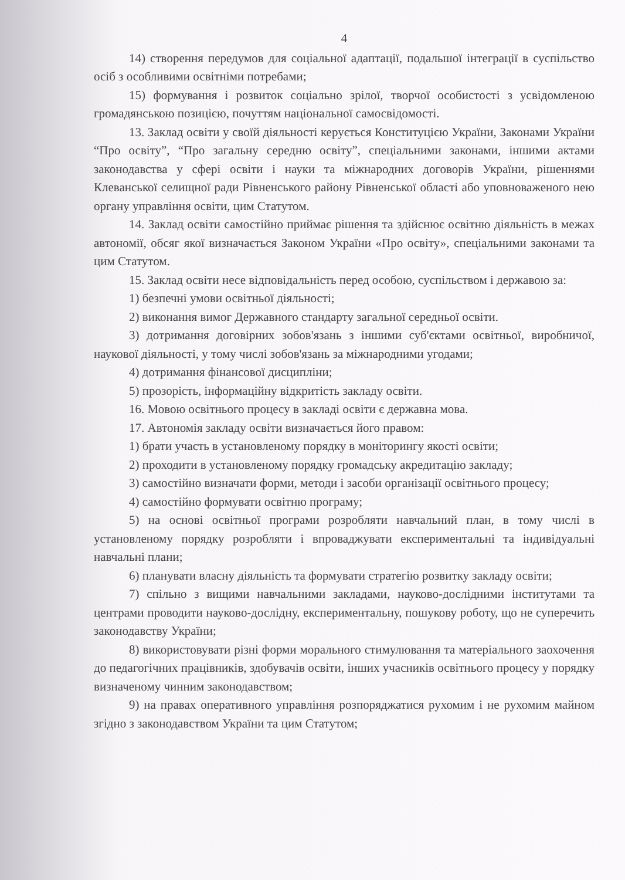4
14) створення передумов для соціальної адаптації, подальшої інтеграції в суспільство осіб з особливими освітніми потребами;
15) формування і розвиток соціально зрілої, творчої особистості з усвідомленою громадянською позицією, почуттям національної самосвідомості.
13. Заклад освіти у своїй діяльності керується Конституцією України, Законами України “Про освіту”, “Про загальну середню освіту”, спеціальними законами, іншими актами законодавства у сфері освіти і науки та міжнародних договорів України, рішеннями Клеванської селищної ради Рівненського району Рівненської області або уповноваженого нею органу управління освіти, цим Статутом.
14. Заклад освіти самостійно приймає рішення та здійснює освітню діяльність в межах автономії, обсяг якої визначається Законом України «Про освіту», спеціальними законами та цим Статутом.
15. Заклад освіти несе відповідальність перед особою, суспільством і державою за:
1) безпечні умови освітньої діяльності;
2) виконання вимог Державного стандарту загальної середньої освіти.
3) дотримання договірних зобов'язань з іншими суб'єктами освітньої, виробничої, наукової діяльності, у тому числі зобов'язань за міжнародними угодами;
4) дотримання фінансової дисципліни;
5) прозорість, інформаційну відкритість закладу освіти.
16. Мовою освітнього процесу в закладі освіти є державна мова.
17. Автономія закладу освіти визначається його правом:
1) брати участь в установленому порядку в моніторингу якості освіти;
2) проходити в установленому порядку громадську акредитацію закладу;
3) самостійно визначати форми, методи і засоби організації освітнього процесу;
4) самостійно формувати освітню програму;
5) на основі освітньої програми розробляти навчальний план, в тому числі в установленому порядку розробляти і впроваджувати експериментальні та індивідуальні навчальні плани;
6) планувати власну діяльність та формувати стратегію розвитку закладу освіти;
7) спільно з вищими навчальними закладами, науково-дослідними інститутами та центрами проводити науково-дослідну, експериментальну, пошукову роботу, що не суперечить законодавству України;
8) використовувати різні форми морального стимулювання та матеріального заохочення до педагогічних працівників, здобувачів освіти, інших учасників освітнього процесу у порядку визначеному чинним законодавством;
9) на правах оперативного управління розпоряджатися рухомим і не рухомим майном згідно з законодавством України та цим Статутом;